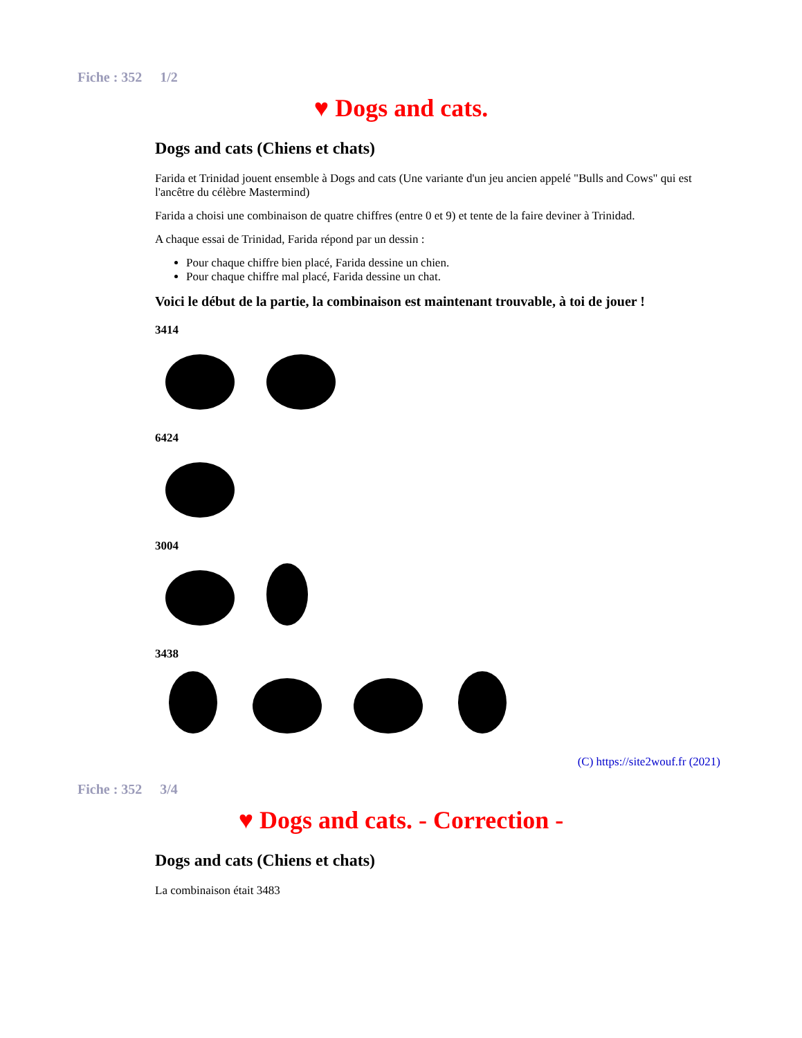Fiche : 352 1/2
♥ Dogs and cats.
Dogs and cats (Chiens et chats)
Farida et Trinidad jouent ensemble à Dogs and cats (Une variante d'un jeu ancien appelé "Bulls and Cows" qui est l'ancêtre du célèbre Mastermind)
Farida a choisi une combinaison de quatre chiffres (entre 0 et 9) et tente de la faire deviner à Trinidad.
A chaque essai de Trinidad, Farida répond par un dessin :
Pour chaque chiffre bien placé, Farida dessine un chien.
Pour chaque chiffre mal placé, Farida dessine un chat.
Voici le début de la partie, la combinaison est maintenant trouvable, à toi de jouer !
3414
6424
3004
3438
(C) https://site2wouf.fr (2021)
Fiche : 352 3/4
♥ Dogs and cats. - Correction -
Dogs and cats (Chiens et chats)
La combinaison était 3483